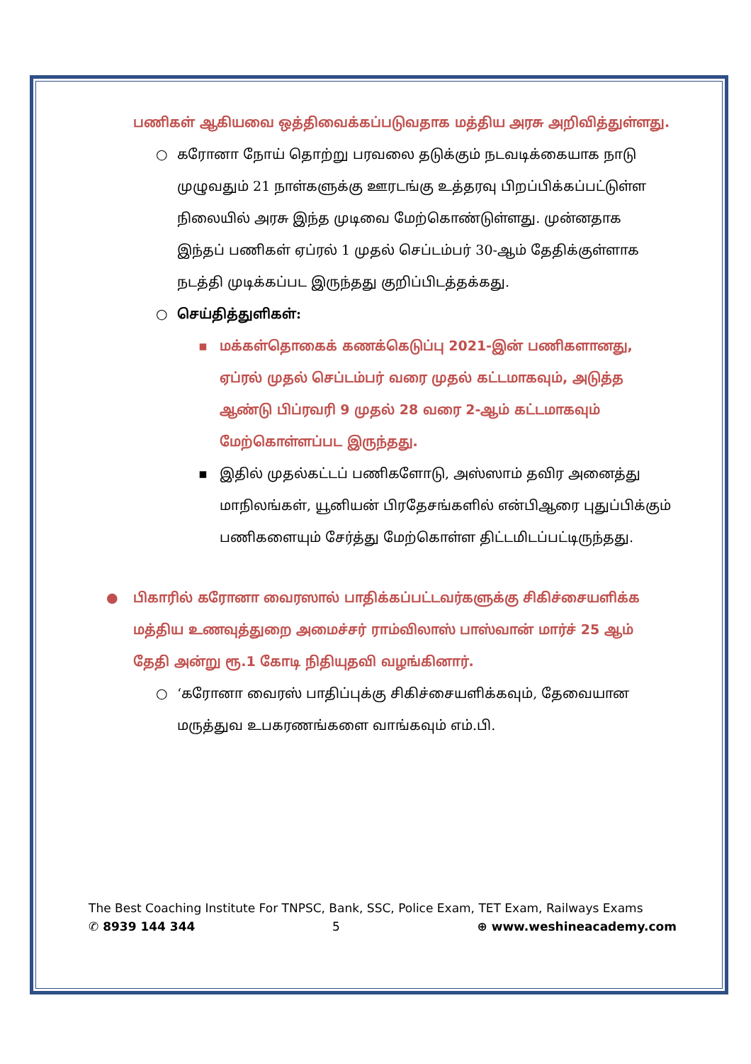பணிகள் ஆகியவை ஒத்திவைக்கப்படுவதாக மத்திய அரசு அறிவித்துள்ளது.
○ கரோனா நோய் தொற்று பரவலை தடுக்கும் நடவடிக்கையாக நாடு முழுவதும் 21 நாள்களுக்கு ஊரடங்கு உத்தரவு பிறப்பிக்கப்பட்டுள்ள நிலையில் அரசு இந்த முடிவை மேற்கொண்டுள்ளது. முன்னதாக இந்தப் பணிகள் ஏப்ரல் 1 முதல் செப்டம்பர் 30-ஆம் தேதிக்குள்ளாக நடத்தி முடிக்கப்பட இருந்தது குறிப்பிடத்தக்கது.
○ செய்தித்துளிகள்:
▪ மக்கள்தொகைக் கணக்கெடுப்பு 2021-இன் பணிகளானது, ஏப்ரல் முதல் செப்டம்பர் வரை முதல் கட்டமாகவும், அடுத்த ஆண்டு பிப்ரவரி 9 முதல் 28 வரை 2-ஆம் கட்டமாகவும் மேற்கொள்ளப்பட இருந்தது.
▪ இதில் முதல்கட்டப் பணிகளோடு, அஸ்ஸாம் தவிர அனைத்து மாநிலங்கள், யூனியன் பிரதேசங்களில் என்பிஆரை புதுப்பிக்கும் பணிகளையும் சேர்த்து மேற்கொள்ள திட்டமிடப்பட்டிருந்தது.
● பிகாரில் கரோனா வைரஸால் பாதிக்கப்பட்டவர்களுக்கு சிகிச்சையளிக்க மத்திய உணவுத்துறை அமைச்சர் ராம்விலாஸ் பாஸ்வான் மார்ச் 25 ஆம் தேதி அன்று ரூ.1 கோடி நிதியுதவி வழங்கினார்.
○ ‘கரோனா வைரஸ் பாதிப்புக்கு சிகிச்சையளிக்கவும், தேவையான மருத்துவ உபகரணங்களை வாங்கவும் எம்.பி.
The Best Coaching Institute For TNPSC, Bank, SSC, Police Exam, TET Exam, Railways Exams
✆ 8939 144 344 5 ⊕ www.weshineacademy.com